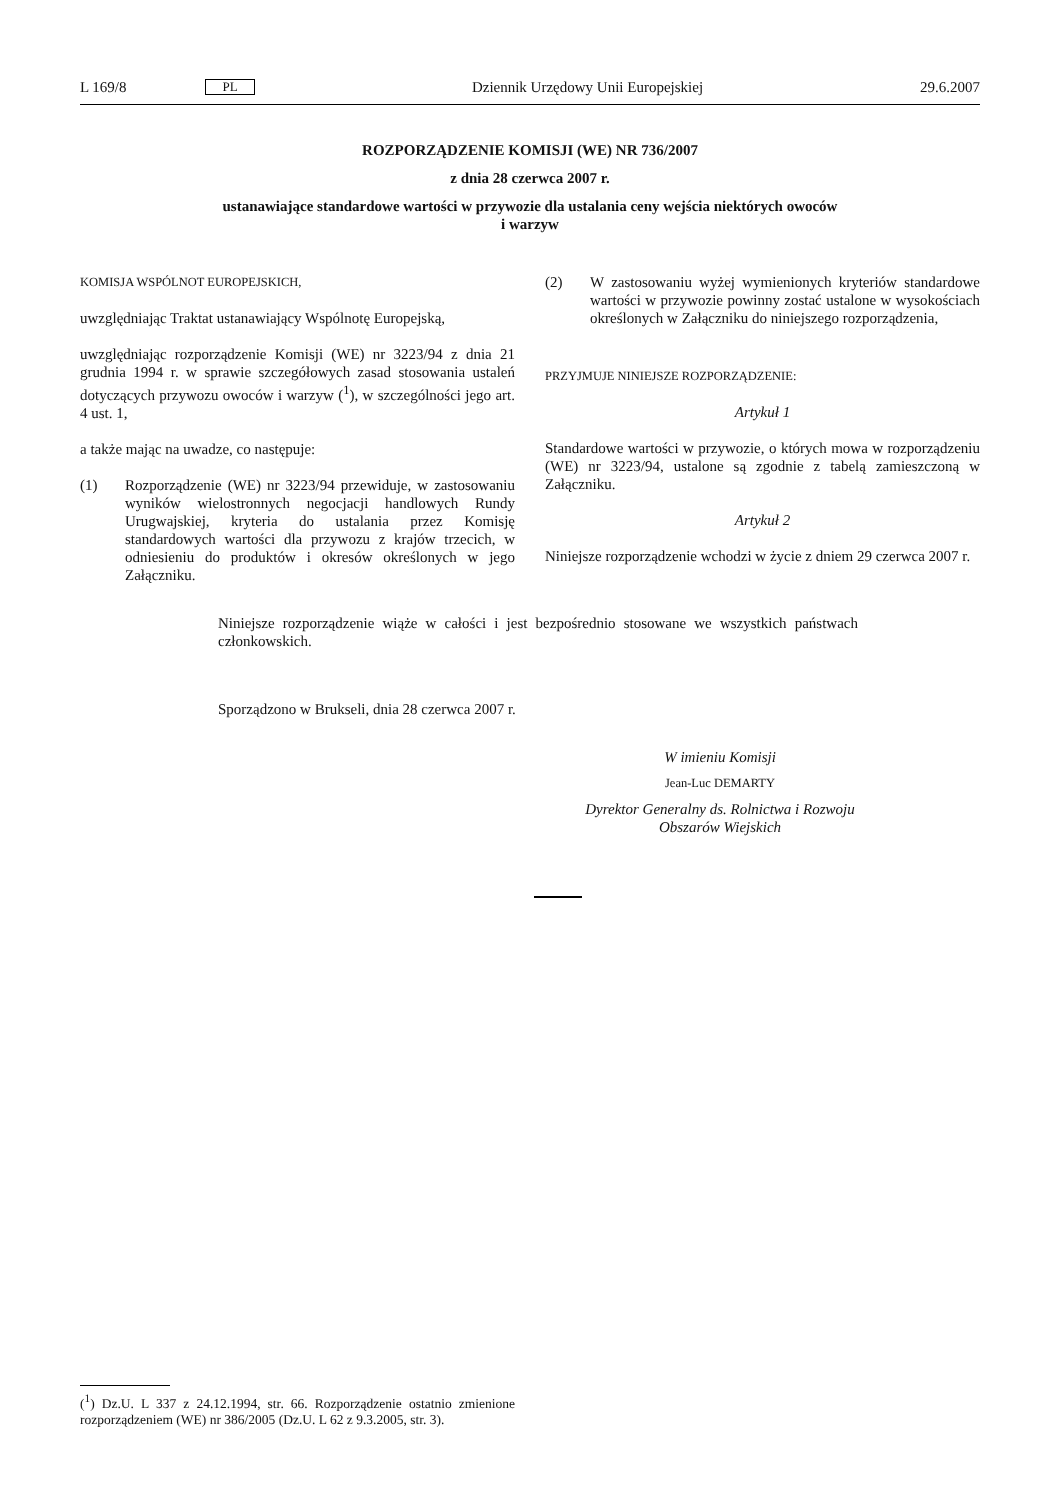L 169/8 PL Dziennik Urzędowy Unii Europejskiej 29.6.2007
ROZPORZĄDZENIE KOMISJI (WE) NR 736/2007
z dnia 28 czerwca 2007 r.
ustanawiające standardowe wartości w przywozie dla ustalania ceny wejścia niektórych owoców
i warzyw
KOMISJA WSPÓLNOT EUROPEJSKICH,
uwzględniając Traktat ustanawiający Wspólnotę Europejską,
uwzględniając rozporządzenie Komisji (WE) nr 3223/94 z dnia 21 grudnia 1994 r. w sprawie szczegółowych zasad stosowania ustaleń dotyczących przywozu owoców i warzyw (<sup>1</sup>), w szczególności jego art. 4 ust. 1,
a także mając na uwadze, co następuje:
(1) Rozporządzenie (WE) nr 3223/94 przewiduje, w zastosowaniu wyników wielostronnych negocjacji handlowych Rundy Urugwajskiej, kryteria do ustalania przez Komisję standardowych wartości dla przywozu z krajów trzecich, w odniesieniu do produktów i okresów określonych w jego Załączniku.
(2) W zastosowaniu wyżej wymienionych kryteriów standardowe wartości w przywozie powinny zostać ustalone w wysokościach określonych w Załączniku do niniejszego rozporządzenia,
PRZYJMUJE NINIEJSZE ROZPORZĄDZENIE:
Artykuł 1
Standardowe wartości w przywozie, o których mowa w rozporządzeniu (WE) nr 3223/94, ustalone są zgodnie z tabelą zamieszczoną w Załączniku.
Artykuł 2
Niniejsze rozporządzenie wchodzi w życie z dniem 29 czerwca 2007 r.
Niniejsze rozporządzenie wiąże w całości i jest bezpośrednio stosowane we wszystkich państwach członkowskich.
Sporządzono w Brukseli, dnia 28 czerwca 2007 r.
W imieniu Komisji
Jean-Luc DEMARTY
Dyrektor Generalny ds. Rolnictwa i Rozwoju
Obszarów Wiejskich
(<sup>1</sup>) Dz.U. L 337 z 24.12.1994, str. 66. Rozporządzenie ostatnio zmienione rozporządzeniem (WE) nr 386/2005 (Dz.U. L 62 z 9.3.2005, str. 3).